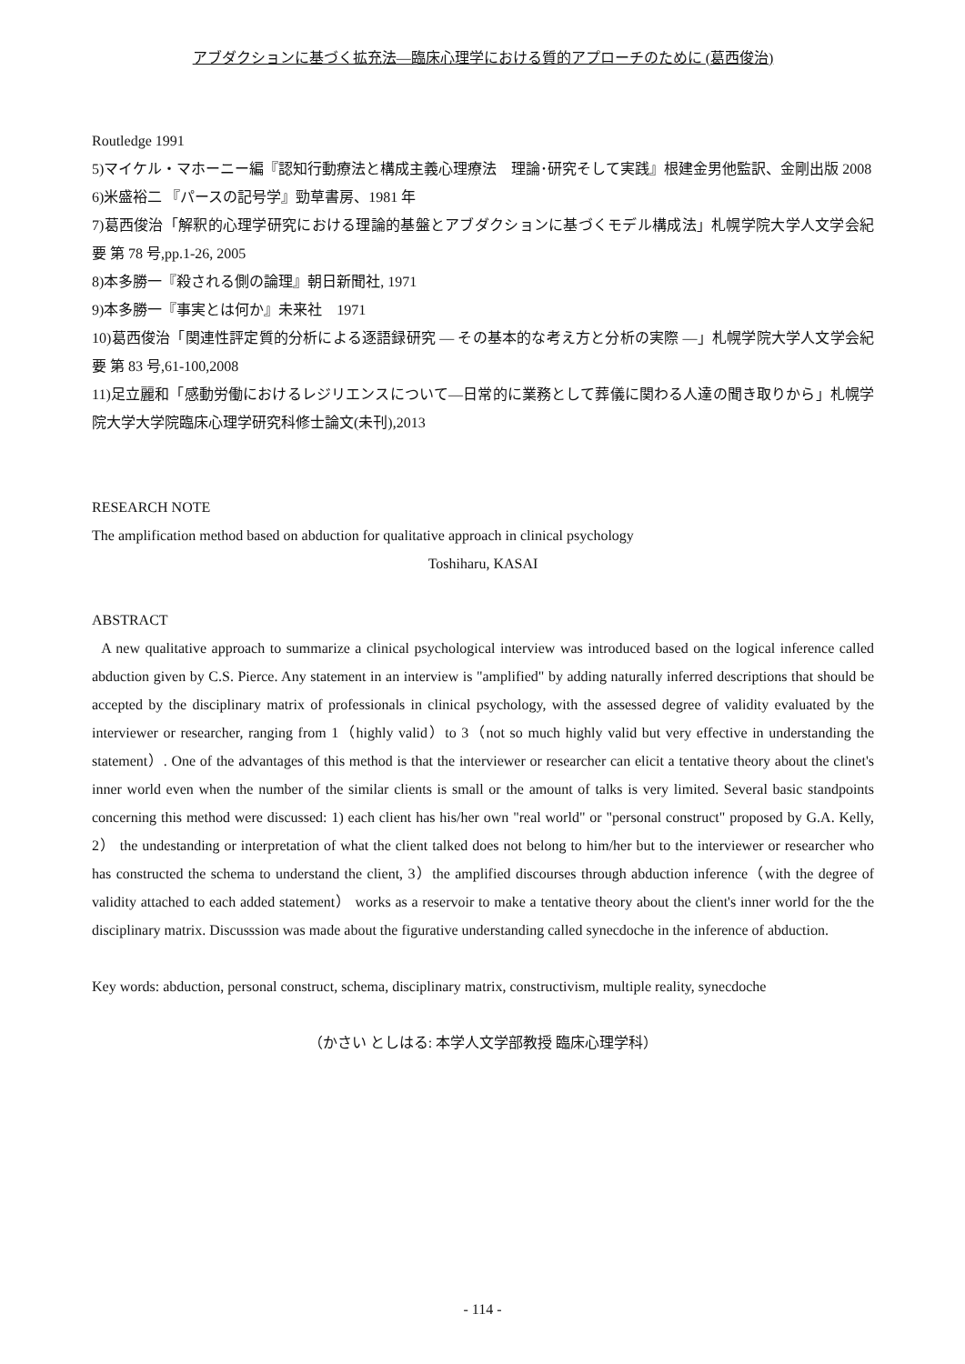アブダクションに基づく拡充法―臨床心理学における質的アプローチのために (葛西俊治)
Routledge 1991
5)マイケル・マホーニー編『認知行動療法と構成主義心理療法　理論･研究そして実践』根建金男他監訳、金剛出版 2008
6)米盛裕二 『パースの記号学』勁草書房、1981 年
7)葛西俊治「解釈的心理学研究における理論的基盤とアブダクションに基づくモデル構成法」札幌学院大学人文学会紀要 第 78 号,pp.1-26, 2005
8)本多勝一『殺される側の論理』朝日新聞社, 1971
9)本多勝一『事実とは何か』未来社　1971
10)葛西俊治「関連性評定質的分析による逐語録研究 ― その基本的な考え方と分析の実際 ―」札幌学院大学人文学会紀要 第 83 号,61-100,2008
11)足立麗和「感動労働におけるレジリエンスについて―日常的に業務として葬儀に関わる人達の聞き取りから」札幌学院大学大学院臨床心理学研究科修士論文(未刊),2013
RESEARCH NOTE
The amplification method based on abduction for qualitative approach in clinical psychology
Toshiharu, KASAI
ABSTRACT
A new qualitative approach to summarize a clinical psychological interview was introduced based on the logical inference called abduction given by C.S. Pierce. Any statement in an interview is "amplified" by adding naturally inferred descriptions that should be accepted by the disciplinary matrix of professionals in clinical psychology, with the assessed degree of validity evaluated by the interviewer or researcher, ranging from 1（highly valid）to 3（not so much highly valid but very effective in understanding the statement）. One of the advantages of this method is that the interviewer or researcher can elicit a tentative theory about the clinet's inner world even when the number of the similar clients is small or the amount of talks is very limited. Several basic standpoints concerning this method were discussed: 1) each client has his/her own "real world" or "personal construct" proposed by G.A. Kelly, 2） the undestanding or interpretation of what the client talked does not belong to him/her but to the interviewer or researcher who has constructed the schema to understand the client, 3）the amplified discourses through abduction inference（with the degree of validity attached to each added statement） works as a reservoir to make a tentative theory about the client's inner world for the the disciplinary matrix. Discusssion was made about the figurative understanding called synecdoche in the inference of abduction.
Key words: abduction, personal construct, schema, disciplinary matrix, constructivism, multiple reality, synecdoche
（かさい としはる: 本学人文学部教授 臨床心理学科）
- 114 -